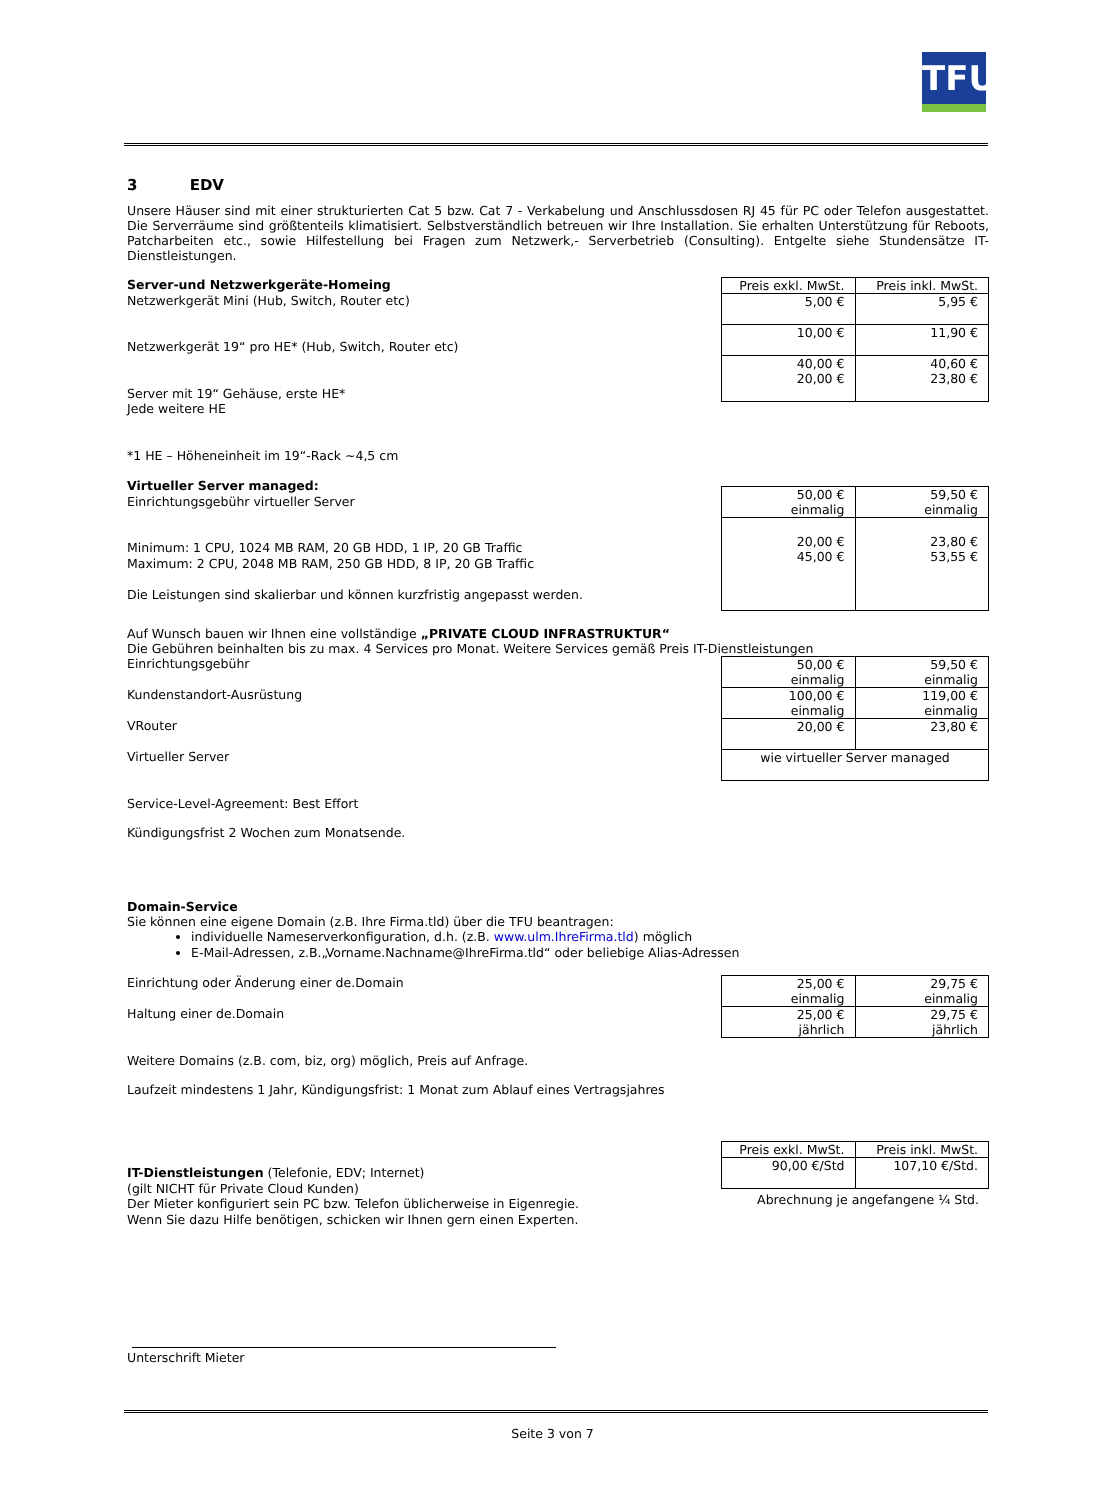TFU
3 EDV
Unsere Häuser sind mit einer strukturierten Cat 5 bzw. Cat 7 - Verkabelung und Anschlussdosen RJ 45 für PC oder Telefon ausgestattet. Die Serverräume sind größtenteils klimatisiert. Selbstverständlich betreuen wir Ihre Installation. Sie erhalten Unterstützung für Reboots, Patcharbeiten etc., sowie Hilfestellung bei Fragen zum Netzwerk,- Serverbetrieb (Consulting). Entgelte siehe Stundensätze IT-Dienstleistungen.
Server-und Netzwerkgeräte-Homeing
Netzwerkgerät Mini (Hub, Switch, Router etc)
Netzwerkgerät 19“ pro HE* (Hub, Switch, Router etc)
Server mit 19“ Gehäuse, erste HE*
Jede weitere HE
*1 HE – Höheneinheit im 19“-Rack ~4,5 cm
| Preis exkl. MwSt. | Preis inkl. MwSt. |
| 5,00 € | 5,95 € |
| 10,00 € | 11,90 € |
| 40,00 € 20,00 € | 40,60 € 23,80 € |
Virtueller Server managed:
Einrichtungsgebühr virtueller Server
Minimum: 1 CPU, 1024 MB RAM, 20 GB HDD, 1 IP, 20 GB Traffic
Maximum: 2 CPU, 2048 MB RAM, 250 GB HDD, 8 IP, 20 GB Traffic
Die Leistungen sind skalierbar und können kurzfristig angepasst werden.
| 50,00 € einmalig | 59,50 € einmalig |
| 20,00 € 45,00 € | 23,80 € 53,55 € |
Auf Wunsch bauen wir Ihnen eine vollständige „PRIVATE CLOUD INFRASTRUKTUR“
Die Gebühren beinhalten bis zu max. 4 Services pro Monat. Weitere Services gemäß Preis IT-Dienstleistungen
Einrichtungsgebühr
Kundenstandort-Ausrüstung
VRouter
Virtueller Server
| 50,00 € einmalig | 59,50 € einmalig |
| 100,00 € einmalig | 119,00 € einmalig |
| 20,00 € | 23,80 € |
| wie virtueller Server managed | |
Service-Level-Agreement: Best Effort
Kündigungsfrist 2 Wochen zum Monatsende.
Domain-Service
Sie können eine eigene Domain (z.B. Ihre Firma.tld) über die TFU beantragen:
individuelle Nameserverkonfiguration, d.h. (z.B. www.ulm.IhreFirma.tld) möglich
E-Mail-Adressen, z.B.„Vorname.Nachname@IhreFirma.tld“ oder beliebige Alias-Adressen
Einrichtung oder Änderung einer de.Domain
Haltung einer de.Domain
| 25,00 € einmalig | 29,75 € einmalig |
| 25,00 € jährlich | 29,75 € jährlich |
Weitere Domains (z.B. com, biz, org) möglich, Preis auf Anfrage.
Laufzeit mindestens 1 Jahr, Kündigungsfrist: 1 Monat zum Ablauf eines Vertragsjahres
IT-Dienstleistungen (Telefonie, EDV; Internet)
(gilt NICHT für Private Cloud Kunden)
Der Mieter konfiguriert sein PC bzw. Telefon üblicherweise in Eigenregie.
Wenn Sie dazu Hilfe benötigen, schicken wir Ihnen gern einen Experten.
| Preis exkl. MwSt. | Preis inkl. MwSt. |
| 90,00 €/Std | 107,10 €/Std. |
Abrechnung je angefangene ¼ Std.
Unterschrift Mieter
Seite 3 von 7